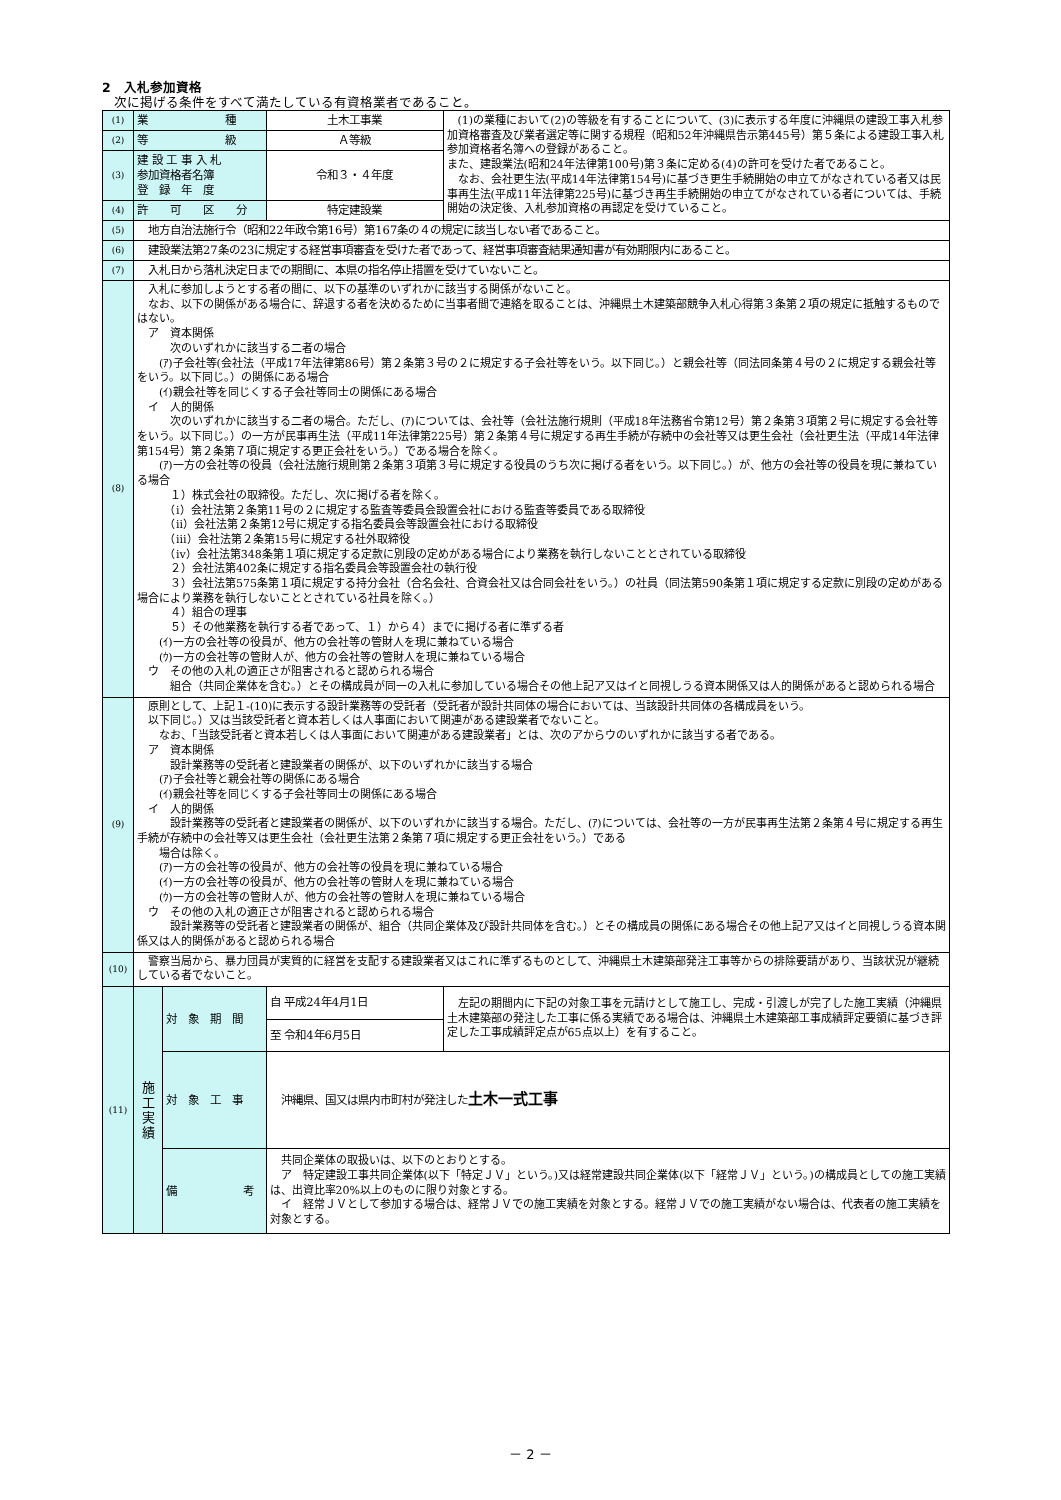2　入札参加資格
次に掲げる条件をすべて満たしている有資格業者であること。
| (1) | 業 種 | | 土木工事業 | (1)の業種において(2)の等級を有することについて、(3)に表示する年度に沖縄県の建設工事入札参加資格審査及び業者選定等に関する規程（昭和52年沖縄県告示第445号）第５条による建設工事入札参加資格者名簿への登録があること。 また、建設業法(昭和24年法律第100号)第３条に定める(4)の許可を受けた者であること。 なお、会社更生法(平成14年法律第154号)に基づき更生手続開始の申立てがなされている者又は民事再生法(平成11年法律第225号)に基づき再生手続開始の申立てがなされている者については、手続開始の決定後、入札参加資格の再認定を受けていること。 |
| (2) | 等 級 | | Ａ等級 | |
| (3) | 建 設 工 事 入 札 参加資格者名簿 登 録 年 度 | | 令和３・４年度 | |
| (4) | 許 可 区 分 | | 特定建設業 | |
| (5) | 地方自治法施行令（昭和22年政令第16号）第167条の４の規定に該当しない者であること。 | | | |
| (6) | 建設業法第27条の23に規定する経営事項審査を受けた者であって、経営事項審査結果通知書が有効期限内にあること。 | | | |
| (7) | 入札日から落札決定日までの期間に、本県の指名停止措置を受けていないこと。 | | | |
| (8) | 入札に参加しようとする者の間に、以下の基準のいずれかに該当する関係がないこと。 なお、以下の関係がある場合に、辞退する者を決めるために当事者間で連絡を取ることは、沖縄県土木建築部競争入札心得第３条第２項の規定に抵触するものではない。 ア 資本関係 次のいずれかに該当する二者の場合 (ｱ)子会社等(会社法（平成17年法律第86号）第２条第３号の２に規定する子会社等をいう。以下同じ。）と親会社等（同法同条第４号の２に規定する親会社等をいう。以下同じ。）の関係にある場合 (ｲ)親会社等を同じくする子会社等同士の関係にある場合 イ 人的関係 次のいずれかに該当する二者の場合。ただし、(ｱ)については、会社等（会社法施行規則（平成18年法務省令第12号）第２条第３項第２号に規定する会社等をいう。以下同じ。）の一方が民事再生法（平成11年法律第225号）第２条第４号に規定する再生手続が存続中の会社等又は更生会社（会社更生法（平成14年法律第154号）第２条第７項に規定する更正会社をいう。）である場合を除く。 (ｱ)一方の会社等の役員（会社法施行規則第２条第３項第３号に規定する役員のうち次に掲げる者をいう。以下同じ。）が、他方の会社等の役員を現に兼ねている場合 １）株式会社の取締役。ただし、次に掲げる者を除く。 （ⅰ）会社法第２条第11号の２に規定する監査等委員会設置会社における監査等委員である取締役 （ⅱ）会社法第２条第12号に規定する指名委員会等設置会社における取締役 （ⅲ）会社法第２条第15号に規定する社外取締役 （ⅳ）会社法第348条第１項に規定する定款に別段の定めがある場合により業務を執行しないこととされている取締役 ２）会社法第402条に規定する指名委員会等設置会社の執行役 ３）会社法第575条第１項に規定する持分会社（合名会社、合資会社又は合同会社をいう。）の社員（同法第590条第１項に規定する定款に別段の定めがある場合により業務を執行しないこととされている社員を除く。） ４）組合の理事 ５）その他業務を執行する者であって、１）から４）までに掲げる者に準ずる者 (ｲ)一方の会社等の役員が、他方の会社等の管財人を現に兼ねている場合 (ｳ)一方の会社等の管財人が、他方の会社等の管財人を現に兼ねている場合 ウ その他の入札の適正さが阻害されると認められる場合 組合（共同企業体を含む。）とその構成員が同一の入札に参加している場合その他上記ア又はイと同視しうる資本関係又は人的関係があると認められる場合 | | | |
| (9) | 原則として、上記１-(10)に表示する設計業務等の受託者（受託者が設計共同体の場合においては、当該設計共同体の各構成員をいう。 以下同じ。）又は当該受託者と資本若しくは人事面において関連がある建設業者でないこと。 なお、「当該受託者と資本若しくは人事面において関連がある建設業者」とは、次のアからウのいずれかに該当する者である。 ア 資本関係 設計業務等の受託者と建設業者の関係が、以下のいずれかに該当する場合 (ｱ)子会社等と親会社等の関係にある場合 (ｲ)親会社等を同じくする子会社等同士の関係にある場合 イ 人的関係 設計業務等の受託者と建設業者の関係が、以下のいずれかに該当する場合。ただし、(ｱ)については、会社等の一方が民事再生法第２条第４号に規定する再生手続が存続中の会社等又は更生会社（会社更生法第２条第７項に規定する更正会社をいう。）である 場合は除く。 (ｱ)一方の会社等の役員が、他方の会社等の役員を現に兼ねている場合 (ｲ)一方の会社等の役員が、他方の会社等の管財人を現に兼ねている場合 (ｳ)一方の会社等の管財人が、他方の会社等の管財人を現に兼ねている場合 ウ その他の入札の適正さが阻害されると認められる場合 設計業務等の受託者と建設業者の関係が、組合（共同企業体及び設計共同体を含む。）とその構成員の関係にある場合その他上記ア又はイと同視しうる資本関係又は人的関係があると認められる場合 | | | |
| (10) | 警察当局から、暴力団員が実質的に経営を支配する建設業者又はこれに準ずるものとして、沖縄県土木建築部発注工事等からの排除要請があり、当該状況が継続している者でないこと。 | | | |
| (11) | 施 工 実 績 | 対 象 期 間 | 自 平成24年4月1日 | 左記の期間内に下記の対象工事を元請けとして施工し、完成・引渡しが完了した施工実績（沖縄県土木建築部の発注した工事に係る実績である場合は、沖縄県土木建築部工事成績評定要領に基づき評定した工事成績評定点が65点以上）を有すること。 |
| | | | 至 令和4年6月5日 | |
| | | 対 象 工 事 | 沖縄県、国又は県内市町村が発注した 土木一式工事 | |
| | | 備 考 | 共同企業体の取扱いは、以下のとおりとする。 ア 特定建設工事共同企業体(以下「特定ＪＶ」という。)又は経常建設共同企業体(以下「経常ＪＶ」という。)の構成員としての施工実績は、出資比率20%以上のものに限り対象とする。 イ 経常ＪＶとして参加する場合は、経常ＪＶでの施工実績を対象とする。経常ＪＶでの施工実績がない場合は、代表者の施工実績を対象とする。 | |
－ 2 －